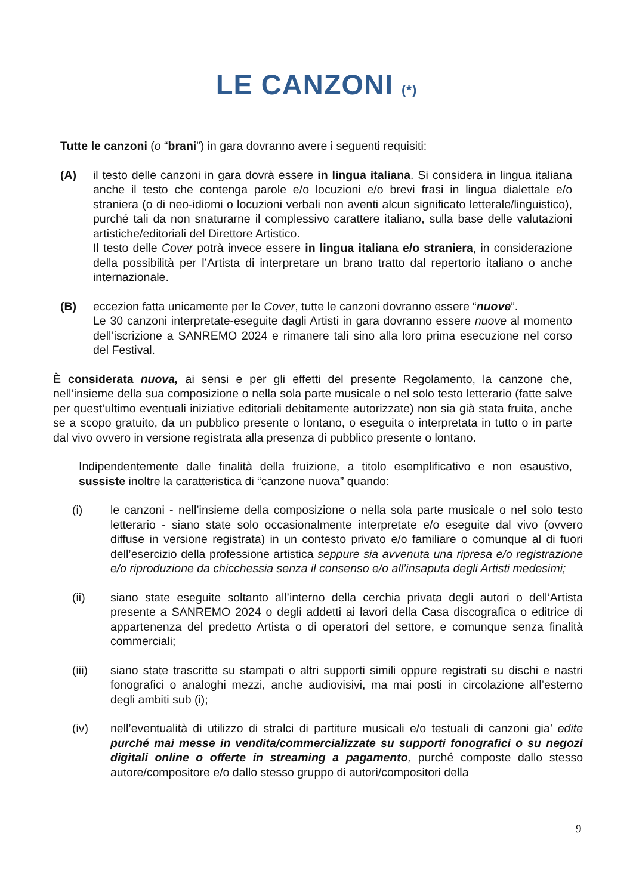LE CANZONI (*)
Tutte le canzoni (o “brani”) in gara dovranno avere i seguenti requisiti:
(A) il testo delle canzoni in gara dovrà essere in lingua italiana. Si considera in lingua italiana anche il testo che contenga parole e/o locuzioni e/o brevi frasi in lingua dialettale e/o straniera (o di neo-idiomi o locuzioni verbali non aventi alcun significato letterale/linguistico), purché tali da non snaturarne il complessivo carattere italiano, sulla base delle valutazioni artistiche/editoriali del Direttore Artistico.
Il testo delle Cover potrà invece essere in lingua italiana e/o straniera, in considerazione della possibilità per l’Artista di interpretare un brano tratto dal repertorio italiano o anche internazionale.
(B) eccezion fatta unicamente per le Cover, tutte le canzoni dovranno essere “nuove”.
Le 30 canzoni interpretate-eseguite dagli Artisti in gara dovranno essere nuove al momento dell’iscrizione a SANREMO 2024 e rimanere tali sino alla loro prima esecuzione nel corso del Festival.
È considerata nuova, ai sensi e per gli effetti del presente Regolamento, la canzone che, nell’insieme della sua composizione o nella sola parte musicale o nel solo testo letterario (fatte salve per quest’ultimo eventuali iniziative editoriali debitamente autorizzate) non sia già stata fruita, anche se a scopo gratuito, da un pubblico presente o lontano, o eseguita o interpretata in tutto o in parte dal vivo ovvero in versione registrata alla presenza di pubblico presente o lontano.
Indipendentemente dalle finalità della fruizione, a titolo esemplificativo e non esaustivo, sussiste inoltre la caratteristica di “canzone nuova” quando:
(i) le canzoni - nell’insieme della composizione o nella sola parte musicale o nel solo testo letterario - siano state solo occasionalmente interpretate e/o eseguite dal vivo (ovvero diffuse in versione registrata) in un contesto privato e/o familiare o comunque al di fuori dell’esercizio della professione artistica seppure sia avvenuta una ripresa e/o registrazione e/o riproduzione da chicchessia senza il consenso e/o all’insaputa degli Artisti medesimi;
(ii) siano state eseguite soltanto all’interno della cerchia privata degli autori o dell’Artista presente a SANREMO 2024 o degli addetti ai lavori della Casa discografica o editrice di appartenenza del predetto Artista o di operatori del settore, e comunque senza finalità commerciali;
(iii) siano state trascritte su stampati o altri supporti simili oppure registrati su dischi e nastri fonografici o analoghi mezzi, anche audiovisivi, ma mai posti in circolazione all’esterno degli ambiti sub (i);
(iv) nell’eventualità di utilizzo di stralci di partiture musicali e/o testuali di canzoni gia’ edite purché mai messe in vendita/commercializzate su supporti fonografici o su negozi digitali online o offerte in streaming a pagamento, purché composte dallo stesso autore/compositore e/o dallo stesso gruppo di autori/compositori della
9